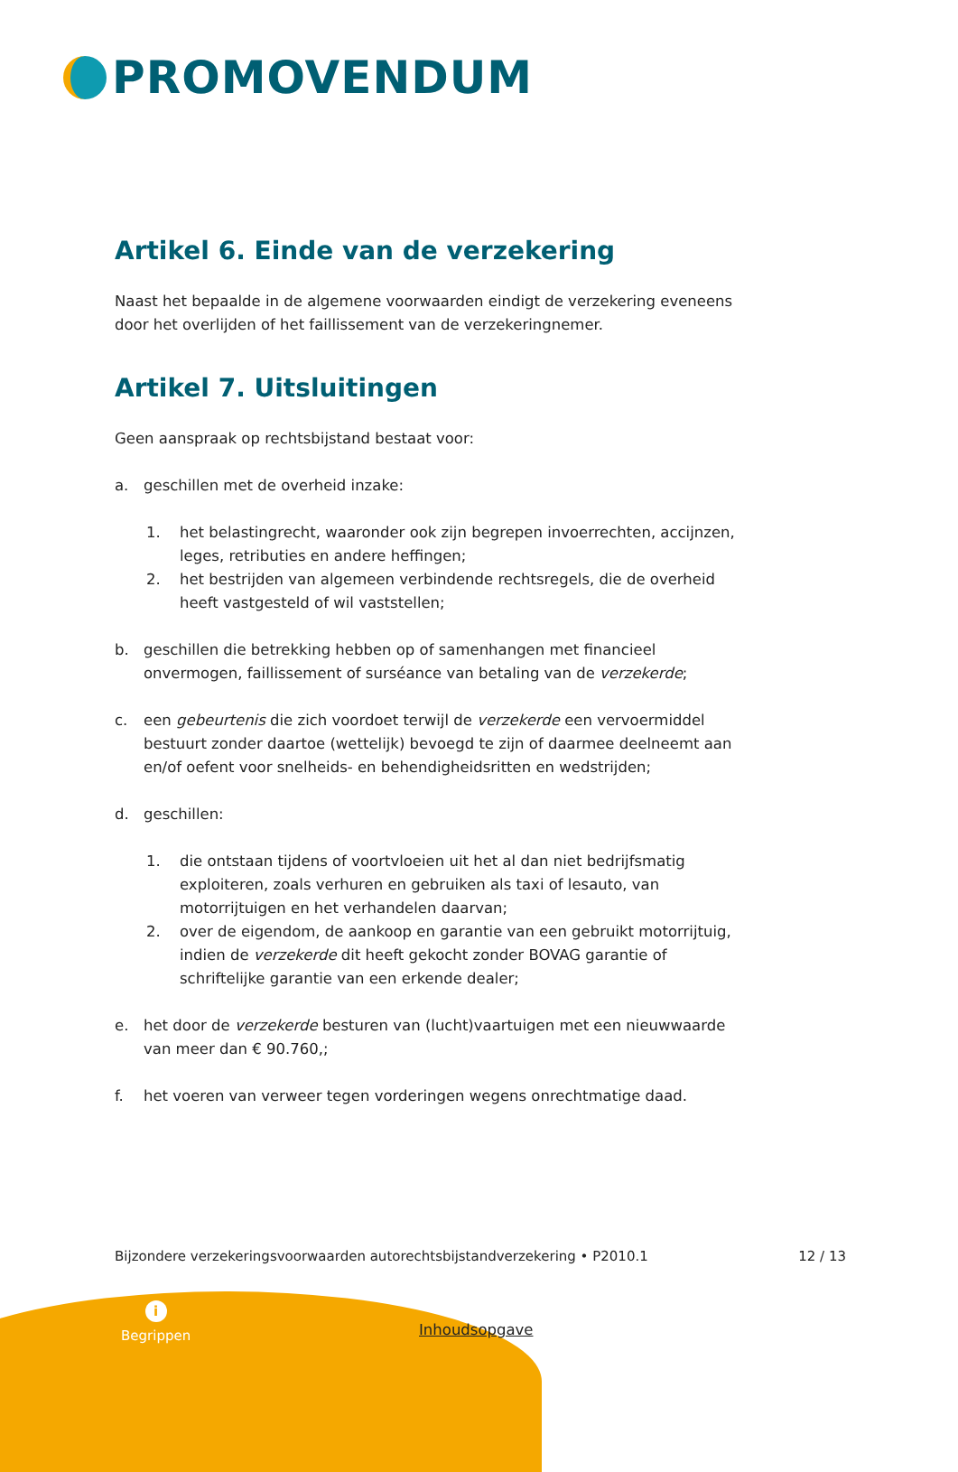PROMOVENDUM
Artikel 6. Einde van de verzekering
Naast het bepaalde in de algemene voorwaarden eindigt de verzekering eveneens door het overlijden of het faillissement van de verzekeringnemer.
Artikel 7. Uitsluitingen
Geen aanspraak op rechtsbijstand bestaat voor:
a. geschillen met de overheid inzake:
1. het belastingrecht, waaronder ook zijn begrepen invoerrechten, accijnzen, leges, retributies en andere heffingen;
2. het bestrijden van algemeen verbindende rechtsregels, die de overheid heeft vastgesteld of wil vaststellen;
b. geschillen die betrekking hebben op of samenhangen met financieel onvermogen, faillissement of surséance van betaling van de verzekerde;
c. een gebeurtenis die zich voordoet terwijl de verzekerde een vervoermiddel bestuurt zonder daartoe (wettelijk) bevoegd te zijn of daarmee deelneemt aan en/of oefent voor snelheids- en behendigheidsritten en wedstrijden;
d. geschillen:
1. die ontstaan tijdens of voortvloeien uit het al dan niet bedrijfsmatig exploiteren, zoals verhuren en gebruiken als taxi of lesauto, van motorrijtuigen en het verhandelen daarvan;
2. over de eigendom, de aankoop en garantie van een gebruikt motorrijtuig, indien de verzekerde dit heeft gekocht zonder BOVAG garantie of schriftelijke garantie van een erkende dealer;
e. het door de verzekerde besturen van (lucht)vaartuigen met een nieuwwaarde van meer dan € 90.760,;
f. het voeren van verweer tegen vorderingen wegens onrechtmatige daad.
Bijzondere verzekeringsvoorwaarden autorechtsbijstandverzekering • P2010.1 12 / 13
i
Begrippen
Inhoudsopgave